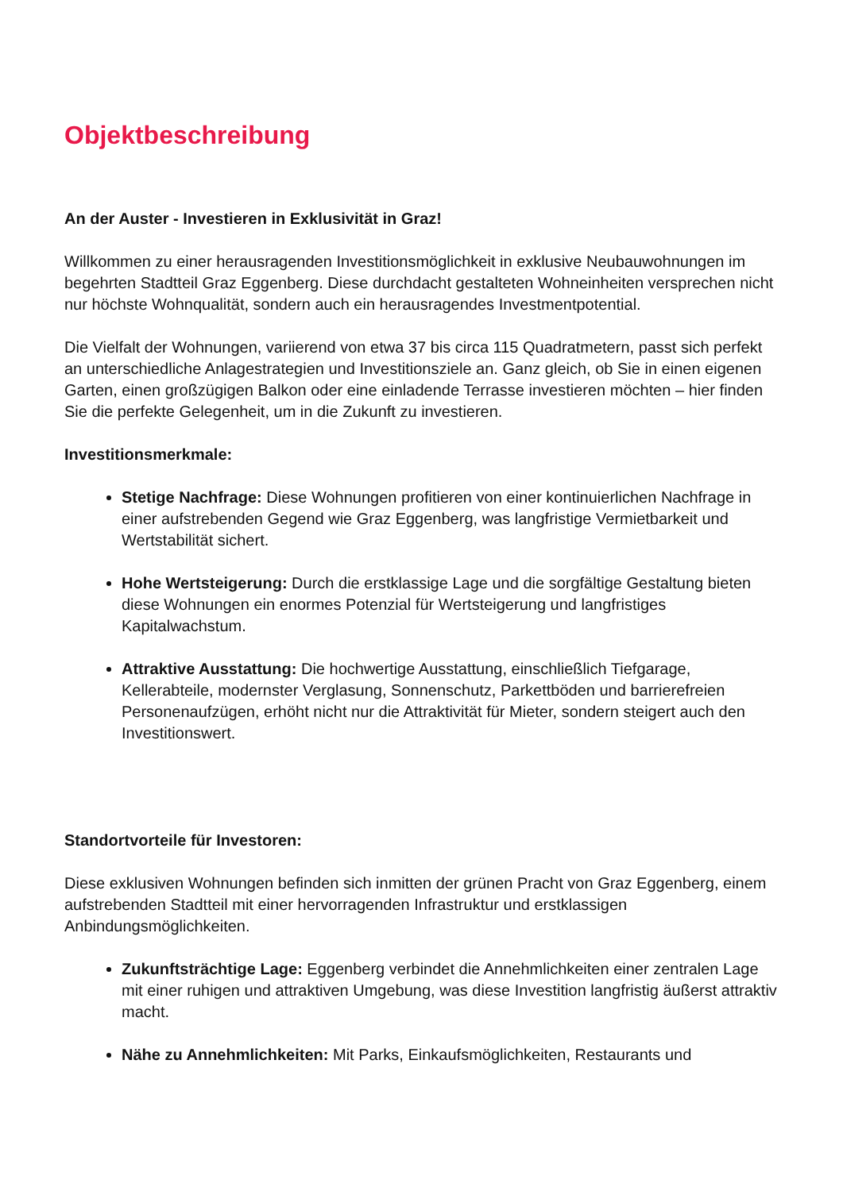Objektbeschreibung
An der Auster - Investieren in Exklusivität in Graz!
Willkommen zu einer herausragenden Investitionsmöglichkeit in exklusive Neubauwohnungen im begehrten Stadtteil Graz Eggenberg. Diese durchdacht gestalteten Wohneinheiten versprechen nicht nur höchste Wohnqualität, sondern auch ein herausragendes Investmentpotential.
Die Vielfalt der Wohnungen, variierend von etwa 37 bis circa 115 Quadratmetern, passt sich perfekt an unterschiedliche Anlagestrategien und Investitionsziele an. Ganz gleich, ob Sie in einen eigenen Garten, einen großzügigen Balkon oder eine einladende Terrasse investieren möchten – hier finden Sie die perfekte Gelegenheit, um in die Zukunft zu investieren.
Investitionsmerkmale:
Stetige Nachfrage: Diese Wohnungen profitieren von einer kontinuierlichen Nachfrage in einer aufstrebenden Gegend wie Graz Eggenberg, was langfristige Vermietbarkeit und Wertstabilität sichert.
Hohe Wertsteigerung: Durch die erstklassige Lage und die sorgfältige Gestaltung bieten diese Wohnungen ein enormes Potenzial für Wertsteigerung und langfristiges Kapitalwachstum.
Attraktive Ausstattung: Die hochwertige Ausstattung, einschließlich Tiefgarage, Kellerabteile, modernster Verglasung, Sonnenschutz, Parkettböden und barrierefreien Personenaufzügen, erhöht nicht nur die Attraktivität für Mieter, sondern steigert auch den Investitionswert.
Standortvorteile für Investoren:
Diese exklusiven Wohnungen befinden sich inmitten der grünen Pracht von Graz Eggenberg, einem aufstrebenden Stadtteil mit einer hervorragenden Infrastruktur und erstklassigen Anbindungsmöglichkeiten.
Zukunftsträchtige Lage: Eggenberg verbindet die Annehmlichkeiten einer zentralen Lage mit einer ruhigen und attraktiven Umgebung, was diese Investition langfristig äußerst attraktiv macht.
Nähe zu Annehmlichkeiten: Mit Parks, Einkaufsmöglichkeiten, Restaurants und